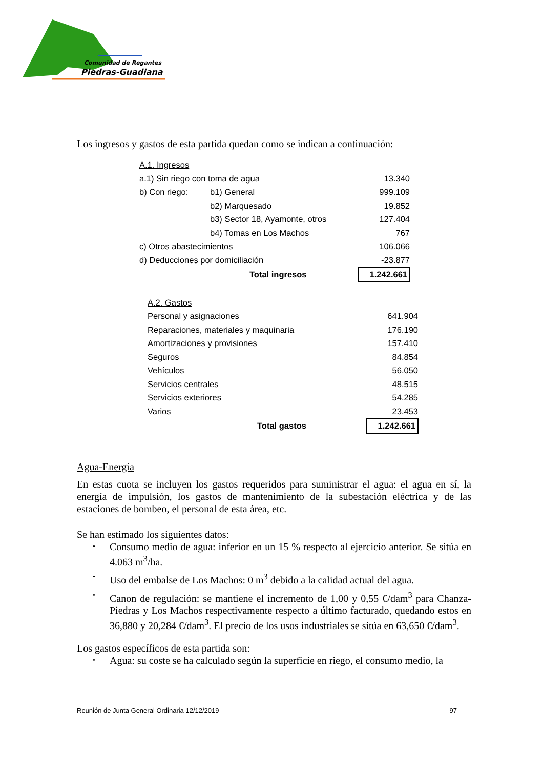Comunidad de Regantes
Piedras-Guadiana
Los ingresos y gastos de esta partida quedan como se indican a continuación:
| A.1. Ingresos | | |
| a.1) Sin riego con toma de agua | | 13.340 |
| b) Con riego: | b1) General | 999.109 |
| | b2) Marquesado | 19.852 |
| | b3) Sector 18, Ayamonte, otros | 127.404 |
| | b4) Tomas en Los Machos | 767 |
| c) Otros abastecimientos | | 106.066 |
| d) Deducciones por domiciliación | | -23.877 |
| | Total ingresos | 1.242.661 |
| A.2. Gastos | |
| Personal y asignaciones | 641.904 |
| Reparaciones, materiales y maquinaria | 176.190 |
| Amortizaciones y provisiones | 157.410 |
| Seguros | 84.854 |
| Vehículos | 56.050 |
| Servicios centrales | 48.515 |
| Servicios exteriores | 54.285 |
| Varios | 23.453 |
| Total gastos | 1.242.661 |
Agua-Energía
En estas cuota se incluyen los gastos requeridos para suministrar el agua: el agua en sí, la energía de impulsión, los gastos de mantenimiento de la subestación eléctrica y de las estaciones de bombeo, el personal de esta área, etc.
Se han estimado los siguientes datos:
• Consumo medio de agua: inferior en un 15 % respecto al ejercicio anterior. Se sitúa en 4.063 m<sup>3</sup>/ha.
• Uso del embalse de Los Machos: 0 m<sup>3</sup> debido a la calidad actual del agua.
• Canon de regulación: se mantiene el incremento de 1,00 y 0,55 €/dam<sup>3</sup> para Chanza-Piedras y Los Machos respectivamente respecto a último facturado, quedando estos en 36,880 y 20,284 €/dam<sup>3</sup>. El precio de los usos industriales se sitúa en 63,650 €/dam<sup>3</sup>.
Los gastos específicos de esta partida son:
• Agua: su coste se ha calculado según la superficie en riego, el consumo medio, la
Reunión de Junta General Ordinaria 12/12/2019 97